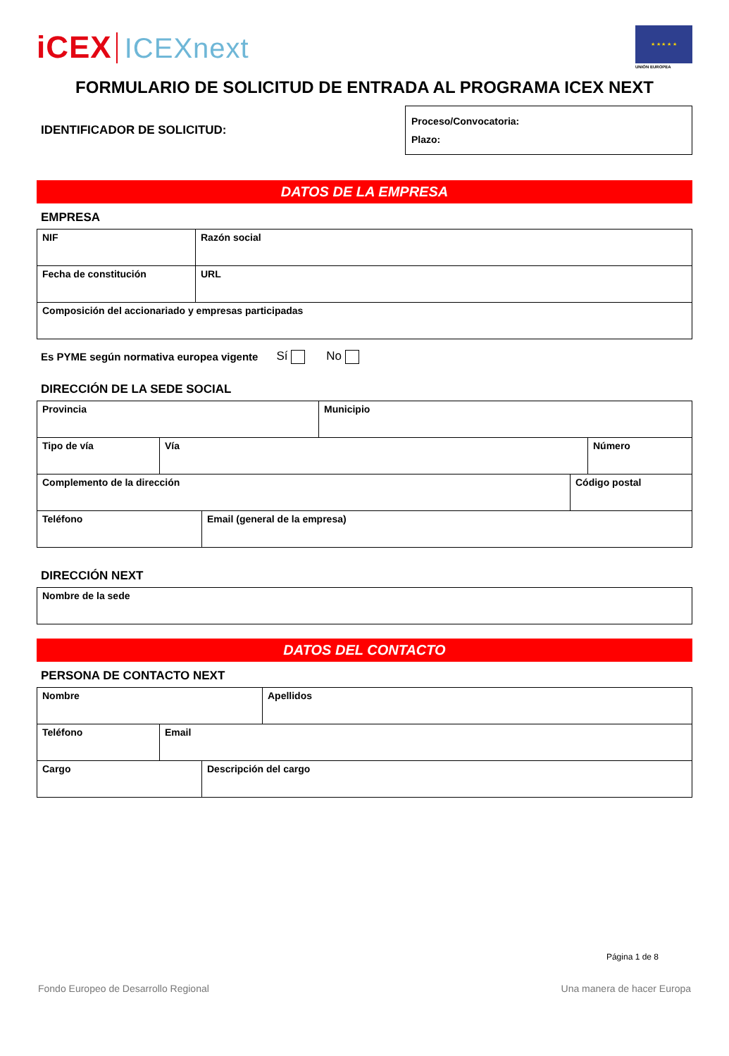iCEX ICEXnext
★ ★ ★ ★ ★
UNIÓN EUROPEA
FORMULARIO DE SOLICITUD DE ENTRADA AL PROGRAMA ICEX NEXT
IDENTIFICADOR DE SOLICITUD:
Proceso/Convocatoria:
Plazo:
DATOS DE LA EMPRESA
EMPRESA
| NIF | Razón social |
| Fecha de constitución | URL |
| Composición del accionariado y empresas participadas | |
Es PYME según normativa europea vigente Sí No
DIRECCIÓN DE LA SEDE SOCIAL
| Provincia | Municipio |
| Tipo de vía | Vía | Número |
| Complemento de la dirección | Código postal |
| Teléfono | Email (general de la empresa) |
DIRECCIÓN NEXT
| Nombre de la sede |
DATOS DEL CONTACTO
PERSONA DE CONTACTO NEXT
| Nombre | Apellidos |
| Teléfono | Email |
| Cargo | Descripción del cargo |
Página 1 de 8
Fondo Europeo de Desarrollo Regional Una manera de hacer Europa